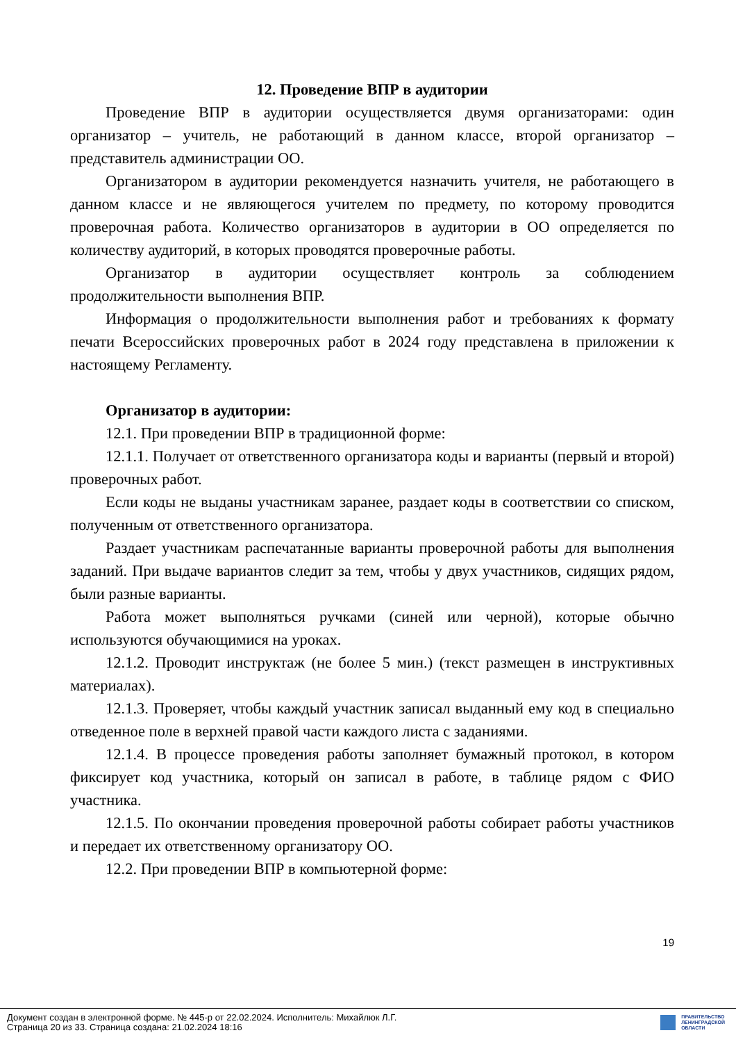12. Проведение ВПР в аудитории
Проведение ВПР в аудитории осуществляется двумя организаторами: один организатор – учитель, не работающий в данном классе, второй организатор – представитель администрации ОО.
Организатором в аудитории рекомендуется назначить учителя, не работающего в данном классе и не являющегося учителем по предмету, по которому проводится проверочная работа. Количество организаторов в аудитории в ОО определяется по количеству аудиторий, в которых проводятся проверочные работы.
Организатор в аудитории осуществляет контроль за соблюдением продолжительности выполнения ВПР.
Информация о продолжительности выполнения работ и требованиях к формату печати Всероссийских проверочных работ в 2024 году представлена в приложении к настоящему Регламенту.
Организатор в аудитории:
12.1. При проведении ВПР в традиционной форме:
12.1.1. Получает от ответственного организатора коды и варианты (первый и второй) проверочных работ.
Если коды не выданы участникам заранее, раздает коды в соответствии со списком, полученным от ответственного организатора.
Раздает участникам распечатанные варианты проверочной работы для выполнения заданий. При выдаче вариантов следит за тем, чтобы у двух участников, сидящих рядом, были разные варианты.
Работа может выполняться ручками (синей или черной), которые обычно используются обучающимися на уроках.
12.1.2. Проводит инструктаж (не более 5 мин.) (текст размещен в инструктивных материалах).
12.1.3. Проверяет, чтобы каждый участник записал выданный ему код в специально отведенное поле в верхней правой части каждого листа с заданиями.
12.1.4. В процессе проведения работы заполняет бумажный протокол, в котором фиксирует код участника, который он записал в работе, в таблице рядом с ФИО участника.
12.1.5. По окончании проведения проверочной работы собирает работы участников и передает их ответственному организатору ОО.
12.2. При проведении ВПР в компьютерной форме:
19
Документ создан в электронной форме. № 445-р от 22.02.2024. Исполнитель: Михайлюк Л.Г.
Страница 20 из 33. Страница создана: 21.02.2024 18:16
ПРАВИТЕЛЬСТВО
ЛЕНИНГРАДСКОЙ
ОБЛАСТИ